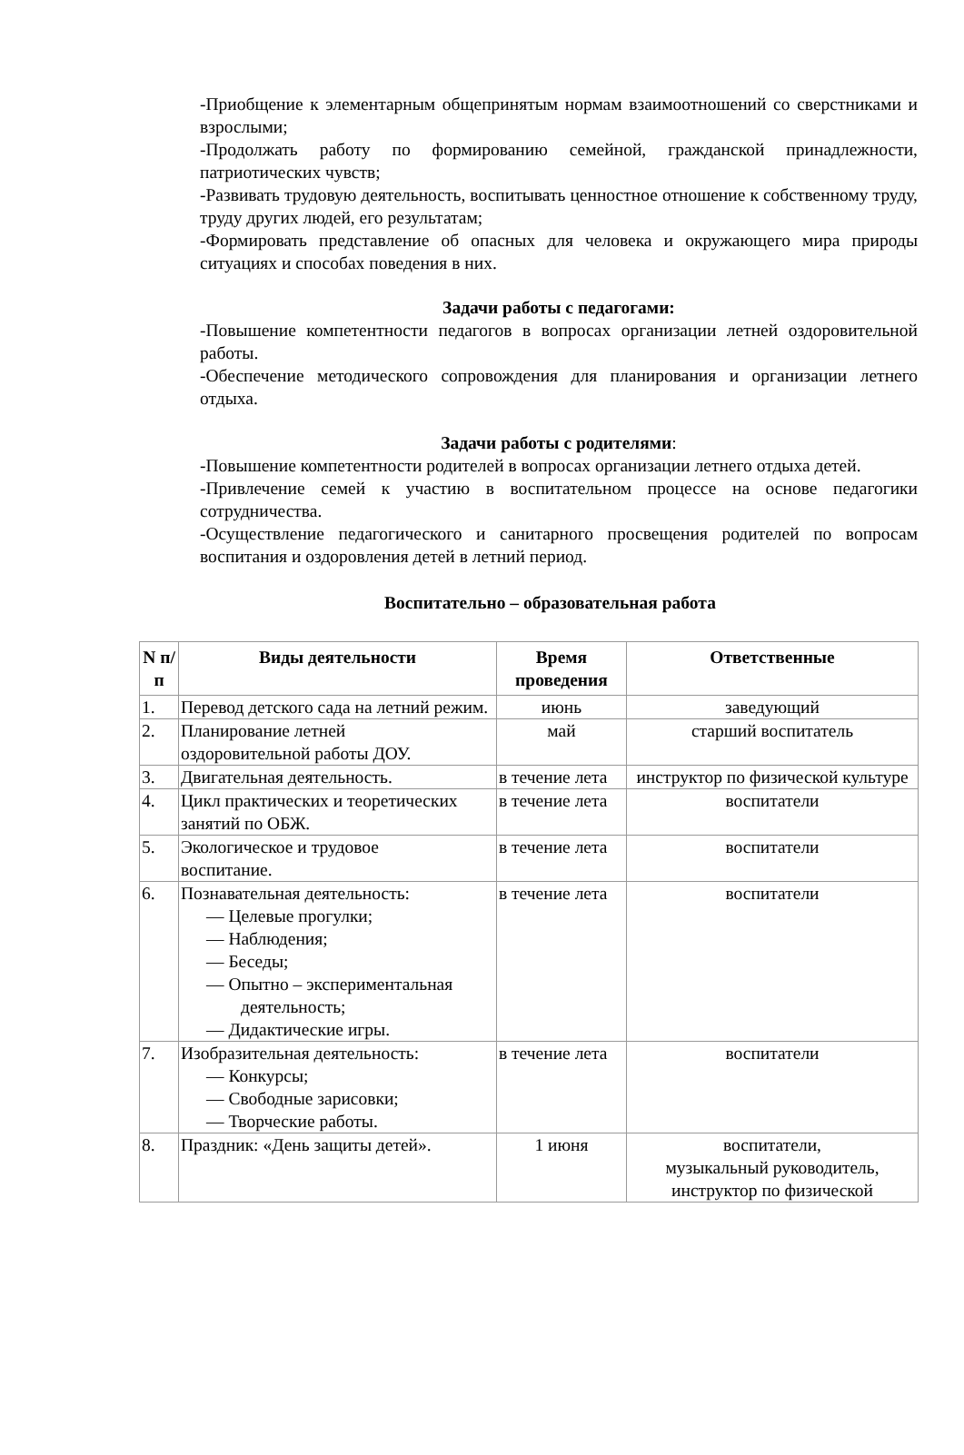-Приобщение к элементарным общепринятым нормам взаимоотношений со сверстниками и взрослыми;
-Продолжать работу по формированию семейной, гражданской принадлежности, патриотических чувств;
-Развивать трудовую деятельность, воспитывать ценностное отношение к собственному труду, труду других людей, его результатам;
-Формировать представление об опасных для человека и окружающего мира природы ситуациях и способах поведения в них.
Задачи работы с педагогами:
-Повышение компетентности педагогов в вопросах организации летней оздоровительной работы.
-Обеспечение методического сопровождения для планирования и организации летнего отдыха.
Задачи работы с родителями:
-Повышение компетентности родителей в вопросах организации летнего отдыха детей.
-Привлечение семей к участию в воспитательном процессе на основе педагогики сотрудничества.
-Осуществление педагогического и санитарного просвещения родителей по вопросам воспитания и оздоровления детей в летний период.
Воспитательно – образовательная работа
| N п/п | Виды деятельности | Время проведения | Ответственные |
| --- | --- | --- | --- |
| 1. | Перевод детского сада на летний режим. | июнь | заведующий |
| 2. | Планирование летней оздоровительной работы ДОУ. | май | старший воспитатель |
| 3. | Двигательная деятельность. | в течение лета | инструктор по физической культуре |
| 4. | Цикл практических и теоретических занятий по ОБЖ. | в течение лета | воспитатели |
| 5. | Экологическое и трудовое воспитание. | в течение лета | воспитатели |
| 6. | Познавательная деятельность: — Целевые прогулки; — Наблюдения; — Беседы; — Опытно – экспериментальная деятельность; — Дидактические игры. | в течение лета | воспитатели |
| 7. | Изобразительная деятельность: — Конкурсы; — Свободные зарисовки; — Творческие работы. | в течение лета | воспитатели |
| 8. | Праздник: «День защиты детей». | 1 июня | воспитатели, музыкальный руководитель, инструктор по физической |